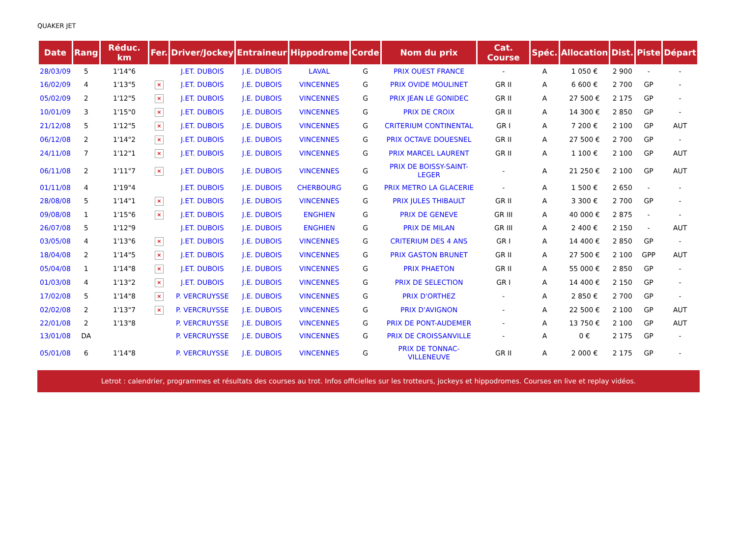QUAKER JET
| Date | Rang | Réduc. km | Fer. | Driver/Jockey | Entraineur | Hippodrome | Corde | Nom du prix | Cat. Course | Spéc. | Allocation | Dist. | Piste | Départ |
| --- | --- | --- | --- | --- | --- | --- | --- | --- | --- | --- | --- | --- | --- | --- |
| 28/03/09 | 5 | 1'14"6 | | J.ET. DUBOIS | J.E. DUBOIS | LAVAL | G | PRIX OUEST FRANCE | - | A | 1 050 € | 2 900 | - | - |
| 16/02/09 | 4 | 1'13"5 | × | J.ET. DUBOIS | J.E. DUBOIS | VINCENNES | G | PRIX OVIDE MOULINET | GR II | A | 6 600 € | 2 700 | GP | - |
| 05/02/09 | 2 | 1'12"5 | × | J.ET. DUBOIS | J.E. DUBOIS | VINCENNES | G | PRIX JEAN LE GONIDEC | GR II | A | 27 500 € | 2 175 | GP | - |
| 10/01/09 | 3 | 1'15"0 | × | J.ET. DUBOIS | J.E. DUBOIS | VINCENNES | G | PRIX DE CROIX | GR II | A | 14 300 € | 2 850 | GP | - |
| 21/12/08 | 5 | 1'12"5 | × | J.ET. DUBOIS | J.E. DUBOIS | VINCENNES | G | CRITERIUM CONTINENTAL | GR I | A | 7 200 € | 2 100 | GP | AUT |
| 06/12/08 | 2 | 1'14"2 | × | J.ET. DUBOIS | J.E. DUBOIS | VINCENNES | G | PRIX OCTAVE DOUESNEL | GR II | A | 27 500 € | 2 700 | GP | - |
| 24/11/08 | 7 | 1'12"1 | × | J.ET. DUBOIS | J.E. DUBOIS | VINCENNES | G | PRIX MARCEL LAURENT | GR II | A | 1 100 € | 2 100 | GP | AUT |
| 06/11/08 | 2 | 1'11"7 | × | J.ET. DUBOIS | J.E. DUBOIS | VINCENNES | G | PRIX DE BOISSY-SAINT-LEGER | - | A | 21 250 € | 2 100 | GP | AUT |
| 01/11/08 | 4 | 1'19"4 | | J.ET. DUBOIS | J.E. DUBOIS | CHERBOURG | G | PRIX METRO LA GLACERIE | - | A | 1 500 € | 2 650 | - | - |
| 28/08/08 | 5 | 1'14"1 | × | J.ET. DUBOIS | J.E. DUBOIS | VINCENNES | G | PRIX JULES THIBAULT | GR II | A | 3 300 € | 2 700 | GP | - |
| 09/08/08 | 1 | 1'15"6 | × | J.ET. DUBOIS | J.E. DUBOIS | ENGHIEN | G | PRIX DE GENEVE | GR III | A | 40 000 € | 2 875 | - | - |
| 26/07/08 | 5 | 1'12"9 | | J.ET. DUBOIS | J.E. DUBOIS | ENGHIEN | G | PRIX DE MILAN | GR III | A | 2 400 € | 2 150 | - | AUT |
| 03/05/08 | 4 | 1'13"6 | × | J.ET. DUBOIS | J.E. DUBOIS | VINCENNES | G | CRITERIUM DES 4 ANS | GR I | A | 14 400 € | 2 850 | GP | - |
| 18/04/08 | 2 | 1'14"5 | × | J.ET. DUBOIS | J.E. DUBOIS | VINCENNES | G | PRIX GASTON BRUNET | GR II | A | 27 500 € | 2 100 | GPP | AUT |
| 05/04/08 | 1 | 1'14"8 | × | J.ET. DUBOIS | J.E. DUBOIS | VINCENNES | G | PRIX PHAETON | GR II | A | 55 000 € | 2 850 | GP | - |
| 01/03/08 | 4 | 1'13"2 | × | J.ET. DUBOIS | J.E. DUBOIS | VINCENNES | G | PRIX DE SELECTION | GR I | A | 14 400 € | 2 150 | GP | - |
| 17/02/08 | 5 | 1'14"8 | × | P. VERCRUYSSE | J.E. DUBOIS | VINCENNES | G | PRIX D'ORTHEZ | - | A | 2 850 € | 2 700 | GP | - |
| 02/02/08 | 2 | 1'13"7 | × | P. VERCRUYSSE | J.E. DUBOIS | VINCENNES | G | PRIX D'AVIGNON | - | A | 22 500 € | 2 100 | GP | AUT |
| 22/01/08 | 2 | 1'13"8 | | P. VERCRUYSSE | J.E. DUBOIS | VINCENNES | G | PRIX DE PONT-AUDEMER | - | A | 13 750 € | 2 100 | GP | AUT |
| 13/01/08 | DA | | | P. VERCRUYSSE | J.E. DUBOIS | VINCENNES | G | PRIX DE CROISSANVILLE | - | A | 0 € | 2 175 | GP | - |
| 05/01/08 | 6 | 1'14"8 | | P. VERCRUYSSE | J.E. DUBOIS | VINCENNES | G | PRIX DE TONNAC-VILLENEUVE | GR II | A | 2 000 € | 2 175 | GP | - |
Letrot : calendrier, programmes et résultats des courses au trot. Infos officielles sur les trotteurs, jockeys et hippodromes. Courses en live et replay vidéos.